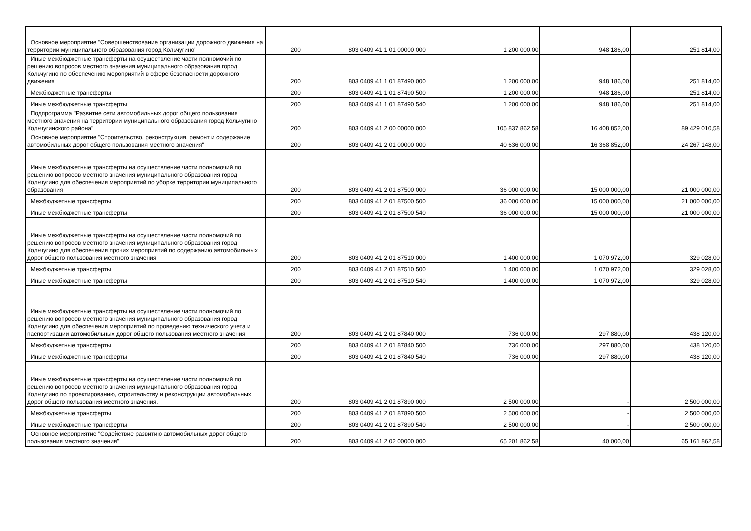| Основное мероприятие "Совершенствование организации дорожного движения на территории муниципального образования город Кольчугино" | 200 | 803 0409 41 1 01 00000 000 | 1 200 000,00 | 948 186,00 | 251 814,00 |
| Иные межбюджетные трансферты на осуществление части полномочий по решению вопросов местного значения муниципального образования город Кольчугино по обеспечению мероприятий в сфере безопасности дорожного движения | 200 | 803 0409 41 1 01 87490 000 | 1 200 000,00 | 948 186,00 | 251 814,00 |
| Межбюджетные трансферты | 200 | 803 0409 41 1 01 87490 500 | 1 200 000,00 | 948 186,00 | 251 814,00 |
| Иные межбюджетные трансферты | 200 | 803 0409 41 1 01 87490 540 | 1 200 000,00 | 948 186,00 | 251 814,00 |
| Подпрограмма "Развитие сети автомобильных дорог общего пользования местного значения на территории муниципального образования город Кольчугино Кольчугинского района" | 200 | 803 0409 41 2 00 00000 000 | 105 837 862,58 | 16 408 852,00 | 89 429 010,58 |
| Основное мероприятие "Строительство, реконструкция, ремонт и содержание автомобильных дорог общего пользования местного значения" | 200 | 803 0409 41 2 01 00000 000 | 40 636 000,00 | 16 368 852,00 | 24 267 148,00 |
| Иные межбюджетные трансферты на осуществление части полномочий по решению вопросов местного значения муниципального образования город Кольчугино для обеспечения мероприятий по уборке территории муниципального образования | 200 | 803 0409 41 2 01 87500 000 | 36 000 000,00 | 15 000 000,00 | 21 000 000,00 |
| Межбюджетные трансферты | 200 | 803 0409 41 2 01 87500 500 | 36 000 000,00 | 15 000 000,00 | 21 000 000,00 |
| Иные межбюджетные трансферты | 200 | 803 0409 41 2 01 87500 540 | 36 000 000,00 | 15 000 000,00 | 21 000 000,00 |
| Иные межбюджетные трансферты на осуществление части полномочий по решению вопросов местного значения муниципального образования город Кольчугино для обеспечения прочих мероприятий по содержанию автомобильных дорог общего пользования местного значения | 200 | 803 0409 41 2 01 87510 000 | 1 400 000,00 | 1 070 972,00 | 329 028,00 |
| Межбюджетные трансферты | 200 | 803 0409 41 2 01 87510 500 | 1 400 000,00 | 1 070 972,00 | 329 028,00 |
| Иные межбюджетные трансферты | 200 | 803 0409 41 2 01 87510 540 | 1 400 000,00 | 1 070 972,00 | 329 028,00 |
| Иные межбюджетные трансферты на осуществление части полномочий по решению вопросов местного значения муниципального образования город Кольчугино для обеспечения мероприятий по проведению технического учета и паспортизации автомобильных дорог общего пользования местного значения | 200 | 803 0409 41 2 01 87840 000 | 736 000,00 | 297 880,00 | 438 120,00 |
| Межбюджетные трансферты | 200 | 803 0409 41 2 01 87840 500 | 736 000,00 | 297 880,00 | 438 120,00 |
| Иные межбюджетные трансферты | 200 | 803 0409 41 2 01 87840 540 | 736 000,00 | 297 880,00 | 438 120,00 |
| Иные межбюджетные трансферты на осуществление части полномочий по решению вопросов местного значения муниципального образования город Кольчугино по проектированию, строительству и реконструкции автомобильных дорог общего пользования местного значения. | 200 | 803 0409 41 2 01 87890 000 | 2 500 000,00 | - | 2 500 000,00 |
| Межбюджетные трансферты | 200 | 803 0409 41 2 01 87890 500 | 2 500 000,00 | - | 2 500 000,00 |
| Иные межбюджетные трансферты | 200 | 803 0409 41 2 01 87890 540 | 2 500 000,00 | - | 2 500 000,00 |
| Основное мероприятие "Содействие развитию автомобильных дорог общего пользования местного значения" | 200 | 803 0409 41 2 02 00000 000 | 65 201 862,58 | 40 000,00 | 65 161 862,58 |